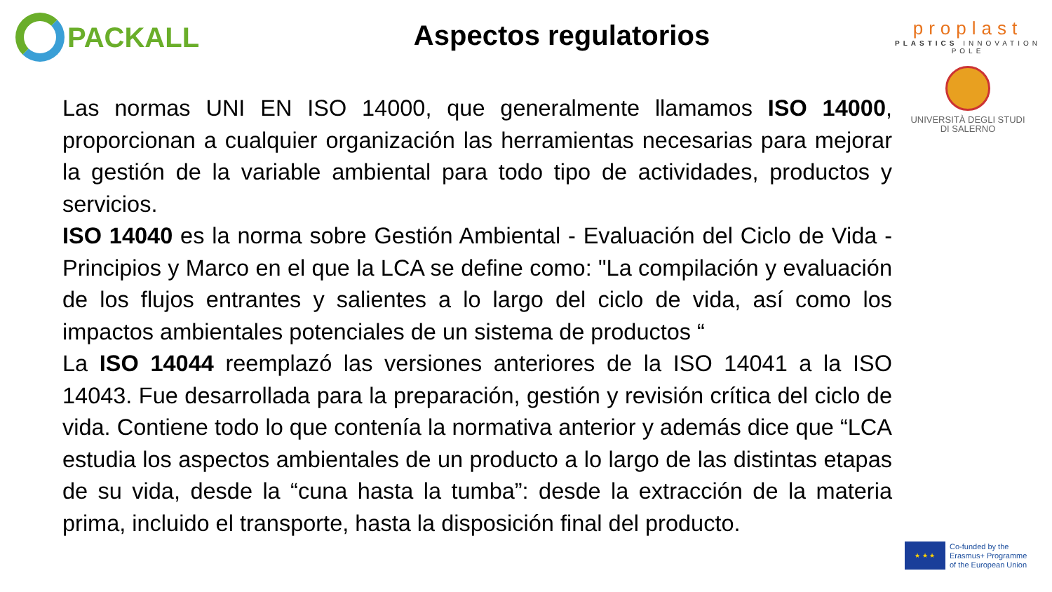PACKALL
Aspectos regulatorios
proplast
PLASTICS INNOVATION POLE
UNIVERSITÀ DEGLI STUDI
DI SALERNO
Las normas UNI EN ISO 14000, que generalmente llamamos ISO 14000, proporcionan a cualquier organización las herramientas necesarias para mejorar la gestión de la variable ambiental para todo tipo de actividades, productos y servicios.
ISO 14040 es la norma sobre Gestión Ambiental - Evaluación del Ciclo de Vida - Principios y Marco en el que la LCA se define como: "La compilación y evaluación de los flujos entrantes y salientes a lo largo del ciclo de vida, así como los impactos ambientales potenciales de un sistema de productos “
La ISO 14044 reemplazó las versiones anteriores de la ISO 14041 a la ISO 14043. Fue desarrollada para la preparación, gestión y revisión crítica del ciclo de vida. Contiene todo lo que contenía la normativa anterior y además dice que “LCA estudia los aspectos ambientales de un producto a lo largo de las distintas etapas de su vida, desde la “cuna hasta la tumba”: desde la extracción de la materia prima, incluido el transporte, hasta la disposición final del producto.
★ ★ ★
Co-funded by the
Erasmus+ Programme
of the European Union